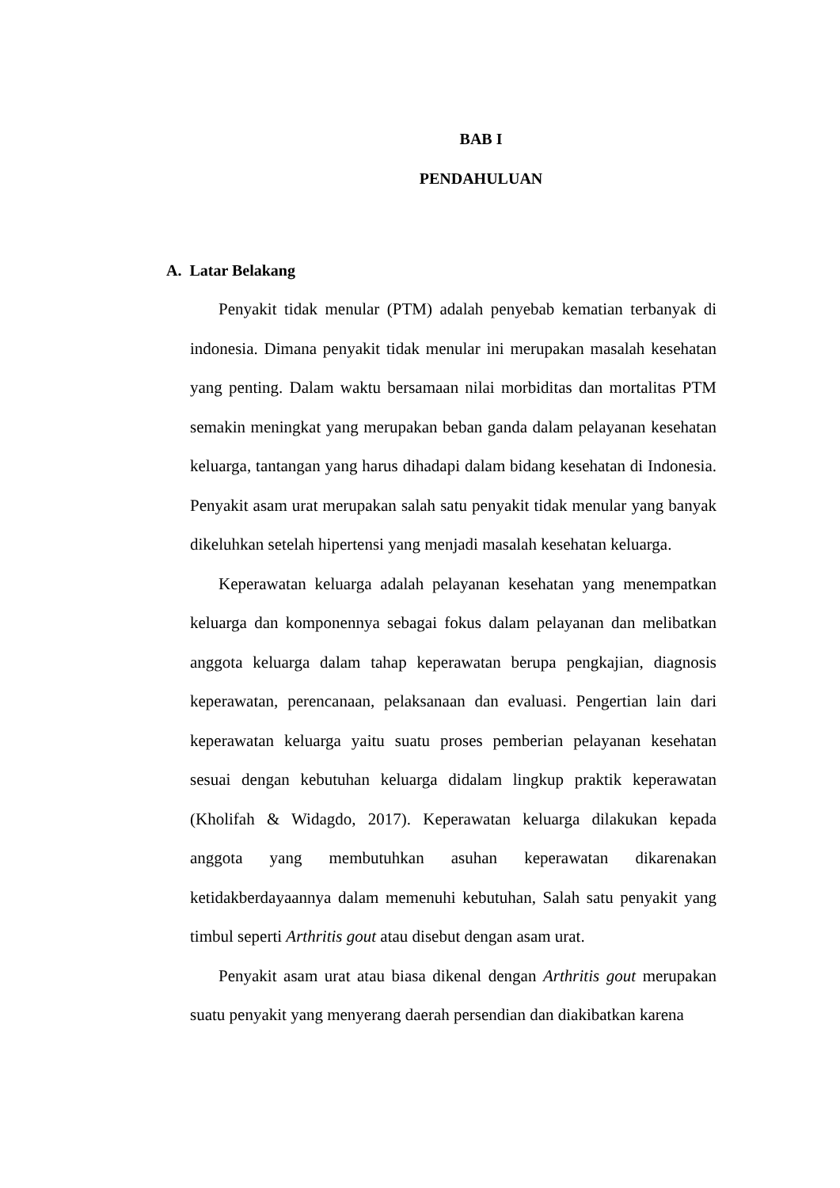BAB I
PENDAHULUAN
A. Latar Belakang
Penyakit tidak menular (PTM) adalah penyebab kematian terbanyak di indonesia. Dimana penyakit tidak menular ini merupakan masalah kesehatan yang penting. Dalam waktu bersamaan nilai morbiditas dan mortalitas PTM semakin meningkat yang merupakan beban ganda dalam pelayanan kesehatan keluarga, tantangan yang harus dihadapi dalam bidang kesehatan di Indonesia. Penyakit asam urat merupakan salah satu penyakit tidak menular yang banyak dikeluhkan setelah hipertensi yang menjadi masalah kesehatan keluarga.
Keperawatan keluarga adalah pelayanan kesehatan yang menempatkan keluarga dan komponennya sebagai fokus dalam pelayanan dan melibatkan anggota keluarga dalam tahap keperawatan berupa pengkajian, diagnosis keperawatan, perencanaan, pelaksanaan dan evaluasi. Pengertian lain dari keperawatan keluarga yaitu suatu proses pemberian pelayanan kesehatan sesuai dengan kebutuhan keluarga didalam lingkup praktik keperawatan (Kholifah & Widagdo, 2017). Keperawatan keluarga dilakukan kepada anggota yang membutuhkan asuhan keperawatan dikarenakan ketidakberdayaannya dalam memenuhi kebutuhan, Salah satu penyakit yang timbul seperti Arthritis gout atau disebut dengan asam urat.
Penyakit asam urat atau biasa dikenal dengan Arthritis gout merupakan suatu penyakit yang menyerang daerah persendian dan diakibatkan karena